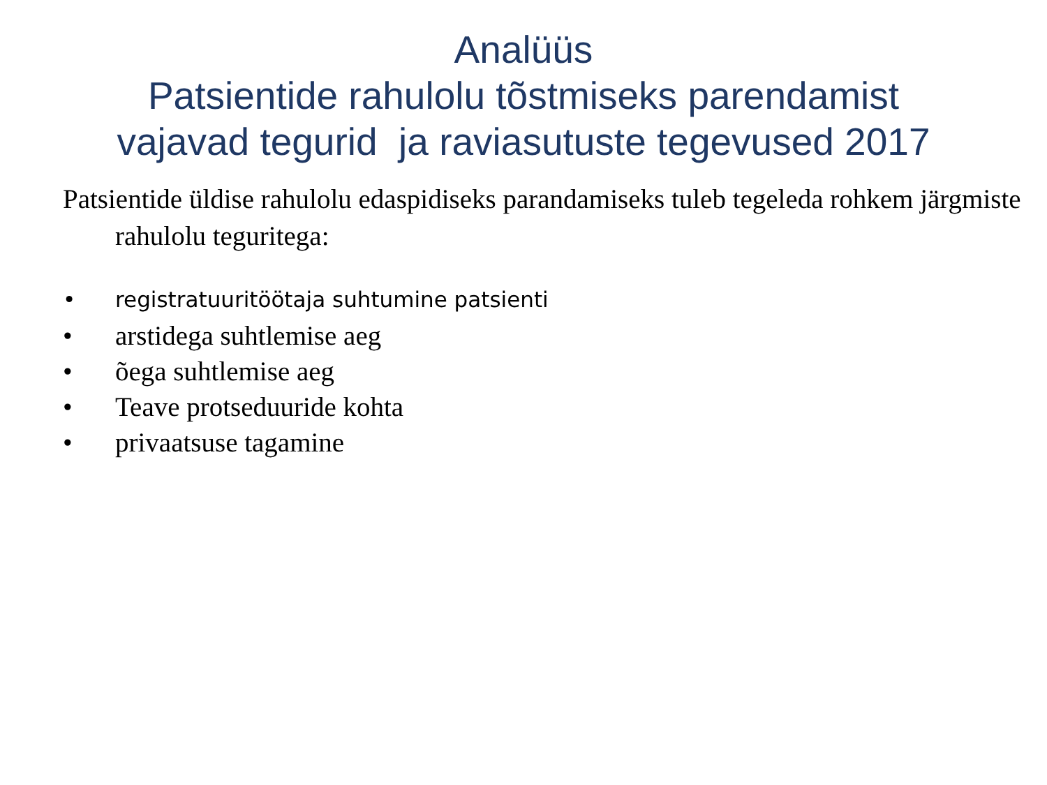Analüüs
Patsientide rahulolu tõstmiseks parendamist
vajavad tegurid ja raviasutuste tegevused 2017
Patsientide üldise rahulolu edaspidiseks parandamiseks tuleb tegeleda rohkem järgmiste rahulolu teguritega:
• registratuuritöötaja suhtumine patsienti
• arstidega suhtlemise aeg
• õega suhtlemise aeg
• Teave protseduuride kohta
• privaatsuse tagamine